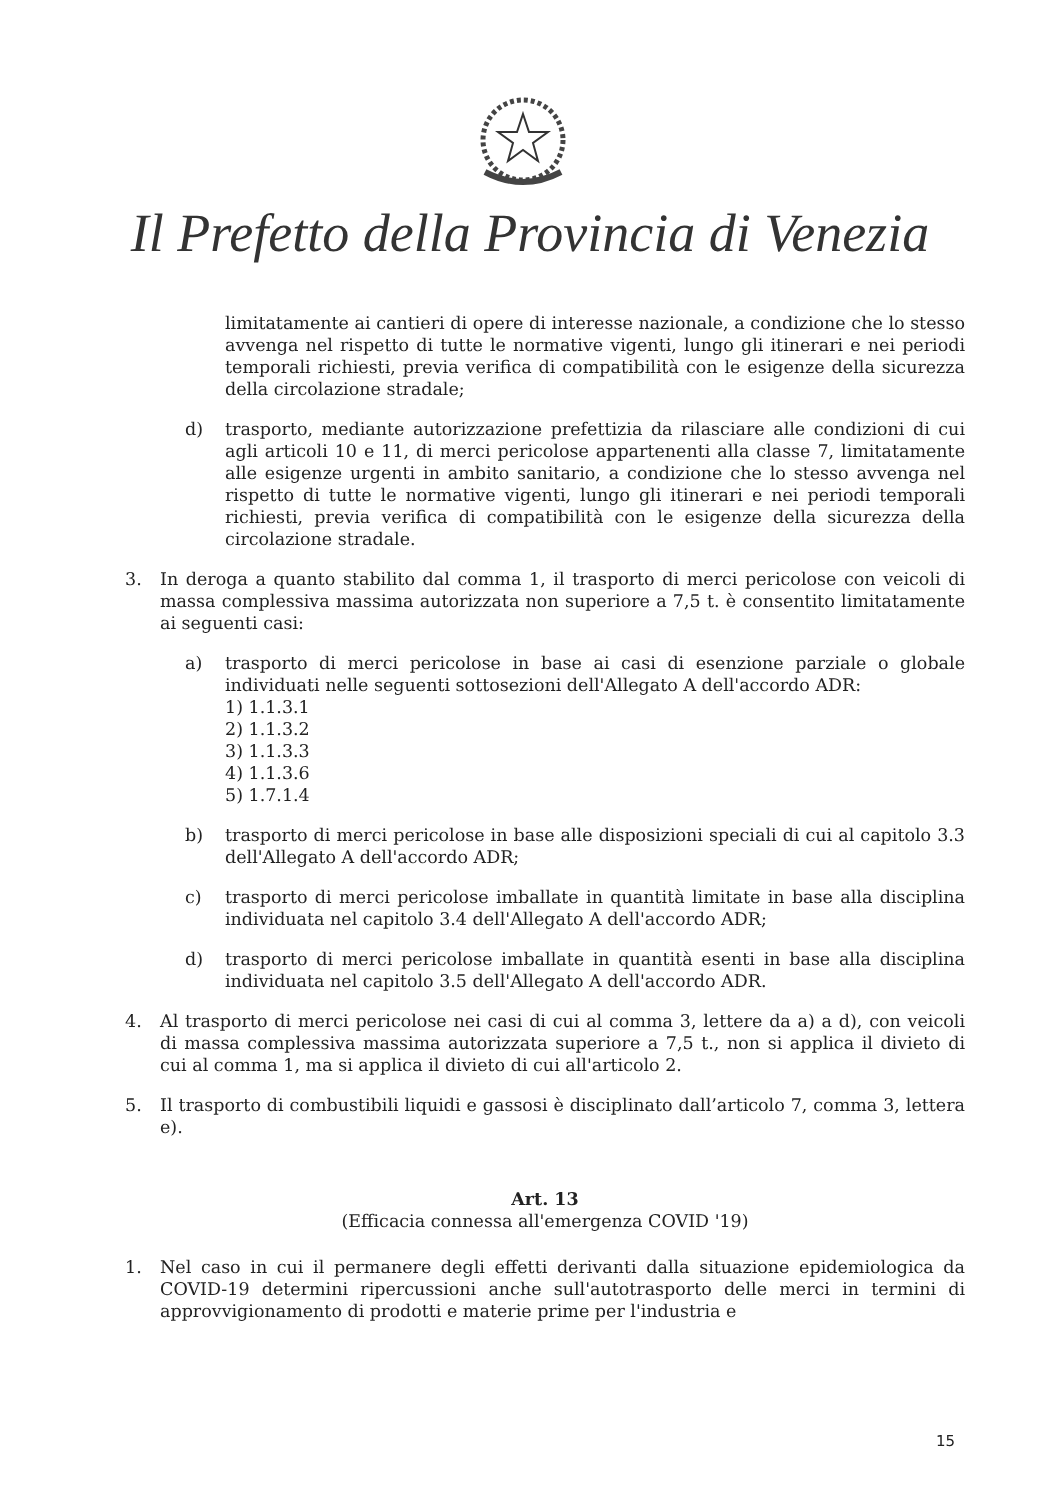Il Prefetto della Provincia di Venezia
limitatamente ai cantieri di opere di interesse nazionale, a condizione che lo stesso avvenga nel rispetto di tutte le normative vigenti, lungo gli itinerari e nei periodi temporali richiesti, previa verifica di compatibilità con le esigenze della sicurezza della circolazione stradale;
d) trasporto, mediante autorizzazione prefettizia da rilasciare alle condizioni di cui agli articoli 10 e 11, di merci pericolose appartenenti alla classe 7, limitatamente alle esigenze urgenti in ambito sanitario, a condizione che lo stesso avvenga nel rispetto di tutte le normative vigenti, lungo gli itinerari e nei periodi temporali richiesti, previa verifica di compatibilità con le esigenze della sicurezza della circolazione stradale.
3. In deroga a quanto stabilito dal comma 1, il trasporto di merci pericolose con veicoli di massa complessiva massima autorizzata non superiore a 7,5 t. è consentito limitatamente ai seguenti casi:
a) trasporto di merci pericolose in base ai casi di esenzione parziale o globale individuati nelle seguenti sottosezioni dell'Allegato A dell'accordo ADR:
1) 1.1.3.1
2) 1.1.3.2
3) 1.1.3.3
4) 1.1.3.6
5) 1.7.1.4
b) trasporto di merci pericolose in base alle disposizioni speciali di cui al capitolo 3.3 dell'Allegato A dell'accordo ADR;
c) trasporto di merci pericolose imballate in quantità limitate in base alla disciplina individuata nel capitolo 3.4 dell'Allegato A dell'accordo ADR;
d) trasporto di merci pericolose imballate in quantità esenti in base alla disciplina individuata nel capitolo 3.5 dell'Allegato A dell'accordo ADR.
4. Al trasporto di merci pericolose nei casi di cui al comma 3, lettere da a) a d), con veicoli di massa complessiva massima autorizzata superiore a 7,5 t., non si applica il divieto di cui al comma 1, ma si applica il divieto di cui all'articolo 2.
5. Il trasporto di combustibili liquidi e gassosi è disciplinato dall’articolo 7, comma 3, lettera e).
Art. 13
(Efficacia connessa all'emergenza COVID '19)
1. Nel caso in cui il permanere degli effetti derivanti dalla situazione epidemiologica da COVID-19 determini ripercussioni anche sull'autotrasporto delle merci in termini di approvvigionamento di prodotti e materie prime per l'industria e
15